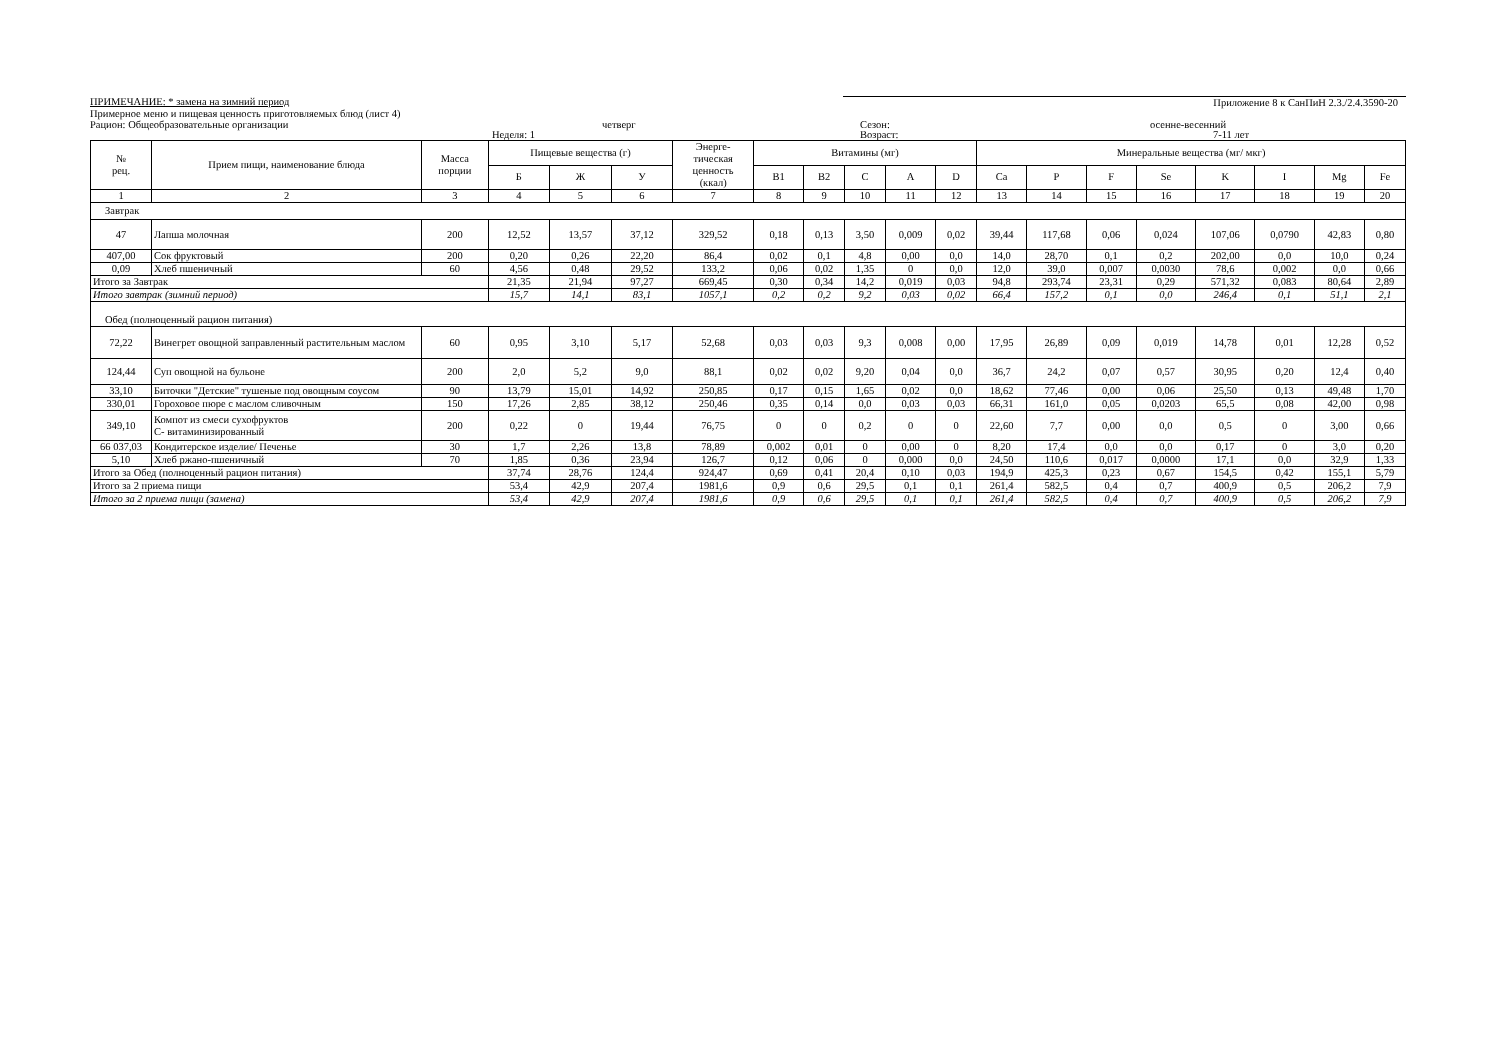ПРИМЕЧАНИЕ: * замена на зимний период Приложение 8 к СанПиН 2.3./2.4.3590-20
Примерное меню и пищевая ценность приготовляемых блюд (лист 4)
Рацион: Общеобразовательные организации четверг Сезон: осенне-весенний
Неделя: 1 Возраст: 7-11 лет
| № рец. | Прием пищи, наименование блюда | Масса порции | Пищевые вещества (г) | | | Энерге- тическая ценность (ккал) | Витамины (мг) | | | | | Минеральные вещества (мг/ мкг) | | | | | | | |
| --- | --- | --- | --- | --- | --- | --- | --- | --- | --- | --- | --- | --- | --- | --- | --- | --- | --- | --- | --- |
| | | | Б | Ж | У | | B1 | B2 | C | A | D | Ca | P | F | Se | K | I | Mg | Fe |
| 1 | 2 | 3 | 4 | 5 | 6 | 7 | 8 | 9 | 10 | 11 | 12 | 13 | 14 | 15 | 16 | 17 | 18 | 19 | 20 |
| Завтрак | | | | | | | | | | | | | | | | | | | |
| 47 | Лапша молочная | 200 | 12,52 | 13,57 | 37,12 | 329,52 | 0,18 | 0,13 | 3,50 | 0,009 | 0,02 | 39,44 | 117,68 | 0,06 | 0,024 | 107,06 | 0,0790 | 42,83 | 0,80 |
| 407,00 | Сок фруктовый | 200 | 0,20 | 0,26 | 22,20 | 86,4 | 0,02 | 0,1 | 4,8 | 0,00 | 0,0 | 14,0 | 28,70 | 0,1 | 0,2 | 202,00 | 0,0 | 10,0 | 0,24 |
| 0,09 | Хлеб пшеничный | 60 | 4,56 | 0,48 | 29,52 | 133,2 | 0,06 | 0,02 | 1,35 | 0 | 0,0 | 12,0 | 39,0 | 0,007 | 0,0030 | 78,6 | 0,002 | 0,0 | 0,66 |
| Итого за Завтрак | | | 21,35 | 21,94 | 97,27 | 669,45 | 0,30 | 0,34 | 14,2 | 0,019 | 0,03 | 94,8 | 293,74 | 23,31 | 0,29 | 571,32 | 0,083 | 80,64 | 2,89 |
| Итого завтрак (зимний период) | | | 15,7 | 14,1 | 83,1 | 1057,1 | 0,2 | 0,2 | 9,2 | 0,03 | 0,02 | 66,4 | 157,2 | 0,1 | 0,0 | 246,4 | 0,1 | 51,1 | 2,1 |
| Обед (полноценный рацион питания) | | | | | | | | | | | | | | | | | | | |
| 72,22 | Винегрет овощной заправленный растительным маслом | 60 | 0,95 | 3,10 | 5,17 | 52,68 | 0,03 | 0,03 | 9,3 | 0,008 | 0,00 | 17,95 | 26,89 | 0,09 | 0,019 | 14,78 | 0,01 | 12,28 | 0,52 |
| 124,44 | Суп овощной на бульоне | 200 | 2,0 | 5,2 | 9,0 | 88,1 | 0,02 | 0,02 | 9,20 | 0,04 | 0,0 | 36,7 | 24,2 | 0,07 | 0,57 | 30,95 | 0,20 | 12,4 | 0,40 |
| 33,10 | Биточки "Детские" тушеные под овощным соусом | 90 | 13,79 | 15,01 | 14,92 | 250,85 | 0,17 | 0,15 | 1,65 | 0,02 | 0,0 | 18,62 | 77,46 | 0,00 | 0,06 | 25,50 | 0,13 | 49,48 | 1,70 |
| 330,01 | Гороховое пюре с маслом сливочным | 150 | 17,26 | 2,85 | 38,12 | 250,46 | 0,35 | 0,14 | 0,0 | 0,03 | 0,03 | 66,31 | 161,0 | 0,05 | 0,0203 | 65,5 | 0,08 | 42,00 | 0,98 |
| 349,10 | Компот из смеси сухофруктов С- витаминизированный | 200 | 0,22 | 0 | 19,44 | 76,75 | 0 | 0 | 0,2 | 0 | 0 | 22,60 | 7,7 | 0,00 | 0,0 | 0,5 | 0 | 3,00 | 0,66 |
| 66 037,03 | Кондитерское изделие/ Печенье | 30 | 1,7 | 2,26 | 13,8 | 78,89 | 0,002 | 0,01 | 0 | 0,00 | 0 | 8,20 | 17,4 | 0,0 | 0,0 | 0,17 | 0 | 3,0 | 0,20 |
| 5,10 | Хлеб ржано-пшеничный | 70 | 1,85 | 0,36 | 23,94 | 126,7 | 0,12 | 0,06 | 0 | 0,000 | 0,0 | 24,50 | 110,6 | 0,017 | 0,0000 | 17,1 | 0,0 | 32,9 | 1,33 |
| Итого за Обед (полноценный рацион питания) | | | 37,74 | 28,76 | 124,4 | 924,47 | 0,69 | 0,41 | 20,4 | 0,10 | 0,03 | 194,9 | 425,3 | 0,23 | 0,67 | 154,5 | 0,42 | 155,1 | 5,79 |
| Итого за 2 приема пищи | | | 53,4 | 42,9 | 207,4 | 1981,6 | 0,9 | 0,6 | 29,5 | 0,1 | 0,1 | 261,4 | 582,5 | 0,4 | 0,7 | 400,9 | 0,5 | 206,2 | 7,9 |
| Итого за 2 приема пищи (замена) | | | 53,4 | 42,9 | 207,4 | 1981,6 | 0,9 | 0,6 | 29,5 | 0,1 | 0,1 | 261,4 | 582,5 | 0,4 | 0,7 | 400,9 | 0,5 | 206,2 | 7,9 |